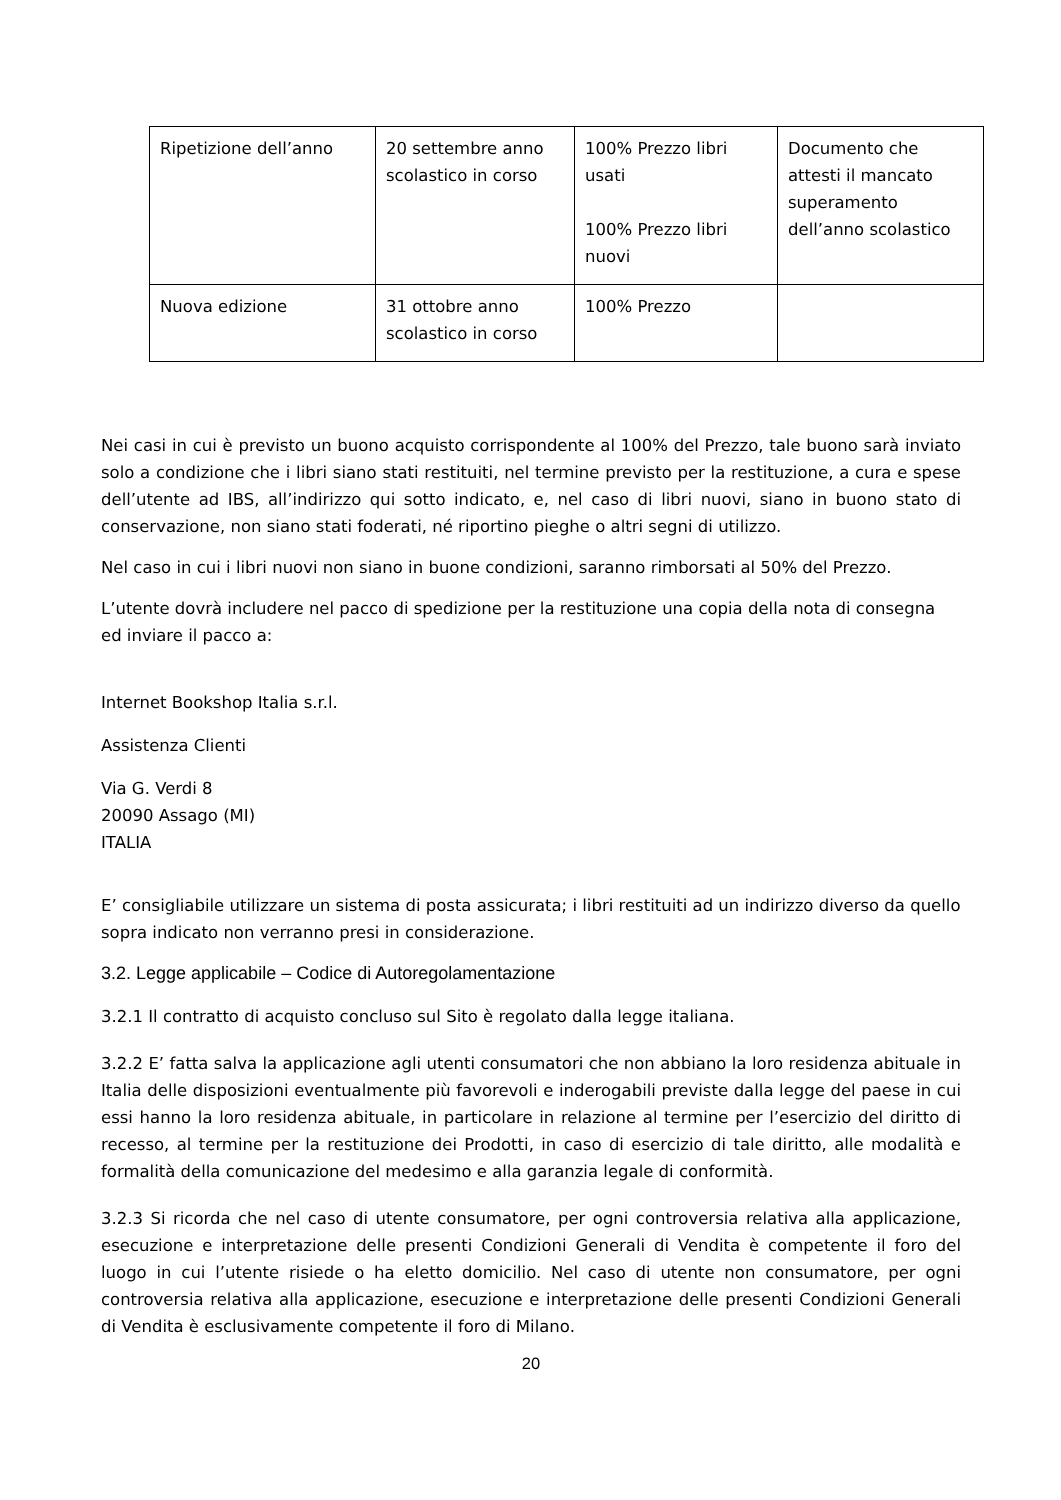| Ripetizione dell’anno | 20 settembre anno scolastico in corso | 100% Prezzo libri usati 100% Prezzo libri nuovi | Documento che attesti il mancato superamento dell’anno scolastico |
| Nuova edizione | 31 ottobre anno scolastico in corso | 100% Prezzo | |
Nei casi in cui è previsto un buono acquisto corrispondente al 100% del Prezzo, tale buono sarà inviato solo a condizione che i libri siano stati restituiti, nel termine previsto per la restituzione, a cura e spese dell’utente ad IBS, all’indirizzo qui sotto indicato, e, nel caso di libri nuovi, siano in buono stato di conservazione, non siano stati foderati, né riportino pieghe o altri segni di utilizzo.
Nel caso in cui i libri nuovi non siano in buone condizioni, saranno rimborsati al 50% del Prezzo.
L’utente dovrà includere nel pacco di spedizione per la restituzione una copia della nota di consegna ed inviare il pacco a:
Internet Bookshop Italia s.r.l.
Assistenza Clienti
Via G. Verdi 8
20090 Assago (MI)
ITALIA
E’ consigliabile utilizzare un sistema di posta assicurata; i libri restituiti ad un indirizzo diverso da quello sopra indicato non verranno presi in considerazione.
3.2. Legge applicabile – Codice di Autoregolamentazione
3.2.1 Il contratto di acquisto concluso sul Sito è regolato dalla legge italiana.
3.2.2 E’ fatta salva la applicazione agli utenti consumatori che non abbiano la loro residenza abituale in Italia delle disposizioni eventualmente più favorevoli e inderogabili previste dalla legge del paese in cui essi hanno la loro residenza abituale, in particolare in relazione al termine per l’esercizio del diritto di recesso, al termine per la restituzione dei Prodotti, in caso di esercizio di tale diritto, alle modalità e formalità della comunicazione del medesimo e alla garanzia legale di conformità.
3.2.3 Si ricorda che nel caso di utente consumatore, per ogni controversia relativa alla applicazione, esecuzione e interpretazione delle presenti Condizioni Generali di Vendita è competente il foro del luogo in cui l’utente risiede o ha eletto domicilio. Nel caso di utente non consumatore, per ogni controversia relativa alla applicazione, esecuzione e interpretazione delle presenti Condizioni Generali di Vendita è esclusivamente competente il foro di Milano.
20